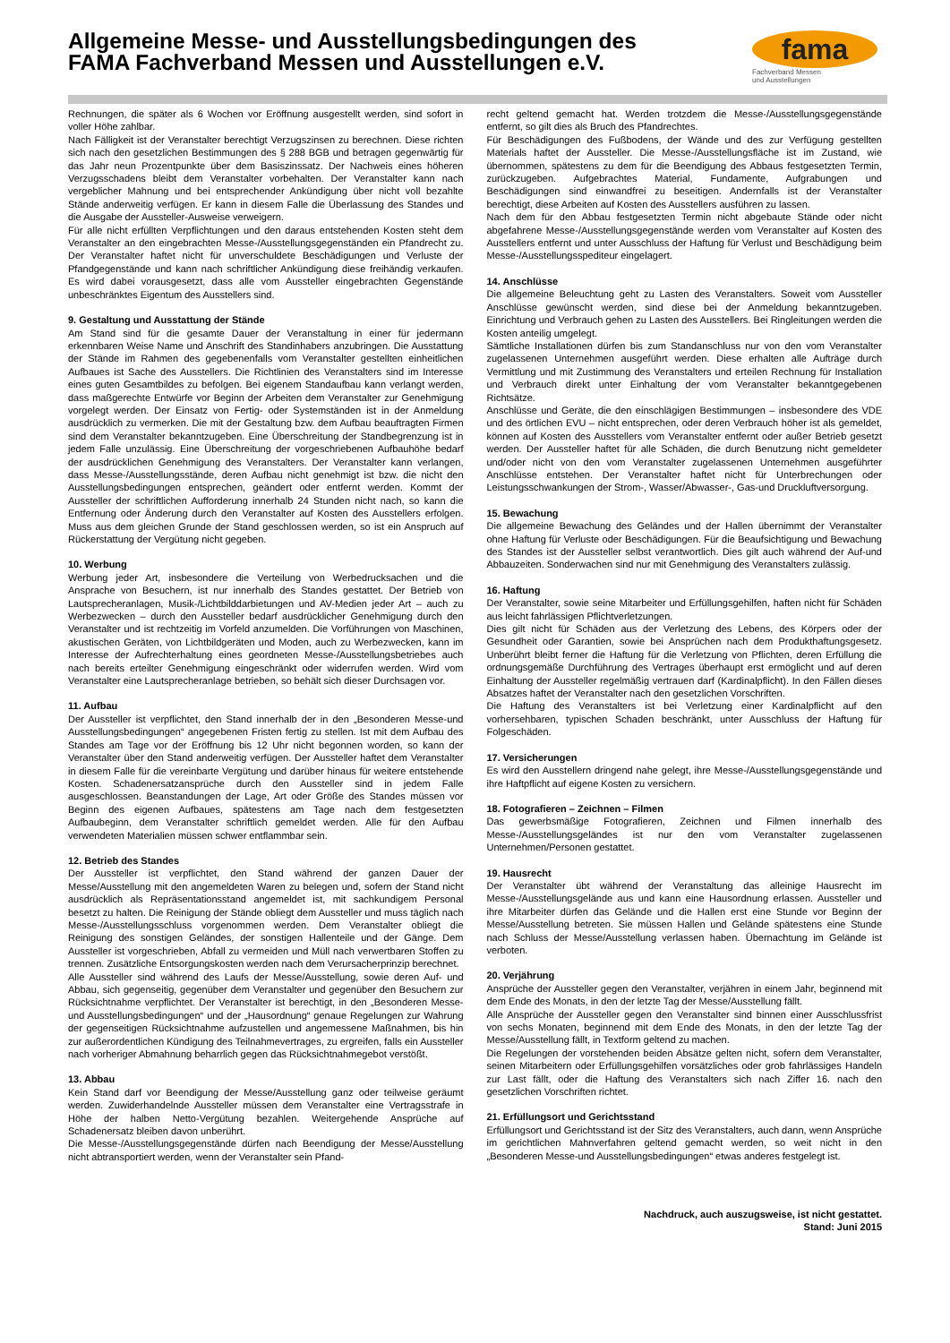Allgemeine Messe- und Ausstellungsbedingungen des
FAMA Fachverband Messen und Ausstellungen e.V.
fama
Fachverband Messen
und Ausstellungen
Rechnungen, die später als 6 Wochen vor Eröffnung ausgestellt werden, sind sofort in voller Höhe zahlbar.
Nach Fälligkeit ist der Veranstalter berechtigt Verzugszinsen zu berechnen. Diese richten sich nach den gesetzlichen Bestimmungen des § 288 BGB und betragen gegenwärtig für das Jahr neun Prozentpunkte über dem Basiszinssatz. Der Nachweis eines höheren Verzugsschadens bleibt dem Veranstalter vorbehalten. Der Veranstalter kann nach vergeblicher Mahnung und bei entsprechender Ankündigung über nicht voll bezahlte Stände anderweitig verfügen. Er kann in diesem Falle die Überlassung des Standes und die Ausgabe der Aussteller-Ausweise verweigern.
Für alle nicht erfüllten Verpflichtungen und den daraus entstehenden Kosten steht dem Veranstalter an den eingebrachten Messe-/Ausstellungsgegenständen ein Pfandrecht zu. Der Veranstalter haftet nicht für unverschuldete Beschädigungen und Verluste der Pfandgegenstände und kann nach schriftlicher Ankündigung diese freihändig verkaufen. Es wird dabei vorausgesetzt, dass alle vom Aussteller eingebrachten Gegenstände unbeschränktes Eigentum des Ausstellers sind.
9. Gestaltung und Ausstattung der Stände
Am Stand sind für die gesamte Dauer der Veranstaltung in einer für jedermann erkennbaren Weise Name und Anschrift des Standinhabers anzubringen. Die Ausstattung der Stände im Rahmen des gegebenenfalls vom Veranstalter gestellten einheitlichen Aufbaues ist Sache des Ausstellers. Die Richtlinien des Veranstalters sind im Interesse eines guten Gesamtbildes zu befolgen. Bei eigenem Standaufbau kann verlangt werden, dass maßgerechte Entwürfe vor Beginn der Arbeiten dem Veranstalter zur Genehmigung vorgelegt werden. Der Einsatz von Fertig- oder Systemständen ist in der Anmeldung ausdrücklich zu vermerken. Die mit der Gestaltung bzw. dem Aufbau beauftragten Firmen sind dem Veranstalter bekanntzugeben. Eine Überschreitung der Standbegrenzung ist in jedem Falle unzulässig. Eine Überschreitung der vorgeschriebenen Aufbauhöhe bedarf der ausdrücklichen Genehmigung des Veranstalters. Der Veranstalter kann verlangen, dass Messe-/Ausstellungsstände, deren Aufbau nicht genehmigt ist bzw. die nicht den Ausstellungsbedingungen entsprechen, geändert oder entfernt werden. Kommt der Aussteller der schriftlichen Aufforderung innerhalb 24 Stunden nicht nach, so kann die Entfernung oder Änderung durch den Veranstalter auf Kosten des Ausstellers erfolgen. Muss aus dem gleichen Grunde der Stand geschlossen werden, so ist ein Anspruch auf Rückerstattung der Vergütung nicht gegeben.
10. Werbung
Werbung jeder Art, insbesondere die Verteilung von Werbedrucksachen und die Ansprache von Besuchern, ist nur innerhalb des Standes gestattet. Der Betrieb von Lautsprecheranlagen, Musik-/Lichtbilddarbietungen und AV-Medien jeder Art – auch zu Werbezwecken – durch den Aussteller bedarf ausdrücklicher Genehmigung durch den Veranstalter und ist rechtzeitig im Vorfeld anzumelden. Die Vorführungen von Maschinen, akustischen Geräten, von Lichtbildgeräten und Moden, auch zu Werbezwecken, kann im Interesse der Aufrechterhaltung eines geordneten Messe-/Ausstellungsbetriebes auch nach bereits erteilter Genehmigung eingeschränkt oder widerrufen werden. Wird vom Veranstalter eine Lautsprecheranlage betrieben, so behält sich dieser Durchsagen vor.
11. Aufbau
Der Aussteller ist verpflichtet, den Stand innerhalb der in den „Besonderen Messe-und Ausstellungsbedingungen“ angegebenen Fristen fertig zu stellen. Ist mit dem Aufbau des Standes am Tage vor der Eröffnung bis 12 Uhr nicht begonnen worden, so kann der Veranstalter über den Stand anderweitig verfügen. Der Aussteller haftet dem Veranstalter in diesem Falle für die vereinbarte Vergütung und darüber hinaus für weitere entstehende Kosten. Schadenersatzansprüche durch den Aussteller sind in jedem Falle ausgeschlossen. Beanstandungen der Lage, Art oder Größe des Standes müssen vor Beginn des eigenen Aufbaues, spätestens am Tage nach dem festgesetzten Aufbaubeginn, dem Veranstalter schriftlich gemeldet werden. Alle für den Aufbau verwendeten Materialien müssen schwer entflammbar sein.
12. Betrieb des Standes
Der Aussteller ist verpflichtet, den Stand während der ganzen Dauer der Messe/Ausstellung mit den angemeldeten Waren zu belegen und, sofern der Stand nicht ausdrücklich als Repräsentationsstand angemeldet ist, mit sachkundigem Personal besetzt zu halten. Die Reinigung der Stände obliegt dem Aussteller und muss täglich nach Messe-/Ausstellungsschluss vorgenommen werden. Dem Veranstalter obliegt die Reinigung des sonstigen Geländes, der sonstigen Hallenteile und der Gänge. Dem Aussteller ist vorgeschrieben, Abfall zu vermeiden und Müll nach verwertbaren Stoffen zu trennen. Zusätzliche Entsorgungskosten werden nach dem Verursacherprinzip berechnet.
Alle Aussteller sind während des Laufs der Messe/Ausstellung, sowie deren Auf- und Abbau, sich gegenseitig, gegenüber dem Veranstalter und gegenüber den Besuchern zur Rücksichtnahme verpflichtet. Der Veranstalter ist berechtigt, in den „Besonderen Messe-und Ausstellungsbedingungen“ und der „Hausordnung“ genaue Regelungen zur Wahrung der gegenseitigen Rücksichtnahme aufzustellen und angemessene Maßnahmen, bis hin zur außerordentlichen Kündigung des Teilnahmevertrages, zu ergreifen, falls ein Aussteller nach vorheriger Abmahnung beharrlich gegen das Rücksichtnahmegebot verstößt.
13. Abbau
Kein Stand darf vor Beendigung der Messe/Ausstellung ganz oder teilweise geräumt werden. Zuwiderhandelnde Aussteller müssen dem Veranstalter eine Vertragsstrafe in Höhe der halben Netto-Vergütung bezahlen. Weitergehende Ansprüche auf Schadenersatz bleiben davon unberührt.
Die Messe-/Ausstellungsgegenstände dürfen nach Beendigung der Messe/Ausstellung nicht abtransportiert werden, wenn der Veranstalter sein Pfand-
recht geltend gemacht hat. Werden trotzdem die Messe-/Ausstellungsgegenstände entfernt, so gilt dies als Bruch des Pfandrechtes.
Für Beschädigungen des Fußbodens, der Wände und des zur Verfügung gestellten Materials haftet der Aussteller. Die Messe-/Ausstellungsfläche ist im Zustand, wie übernommen, spätestens zu dem für die Beendigung des Abbaus festgesetzten Termin, zurückzugeben. Aufgebrachtes Material, Fundamente, Aufgrabungen und Beschädigungen sind einwandfrei zu beseitigen. Andernfalls ist der Veranstalter berechtigt, diese Arbeiten auf Kosten des Ausstellers ausführen zu lassen.
Nach dem für den Abbau festgesetzten Termin nicht abgebaute Stände oder nicht abgefahrene Messe-/Ausstellungsgegenstände werden vom Veranstalter auf Kosten des Ausstellers entfernt und unter Ausschluss der Haftung für Verlust und Beschädigung beim Messe-/Ausstellungsspediteur eingelagert.
14. Anschlüsse
Die allgemeine Beleuchtung geht zu Lasten des Veranstalters. Soweit vom Aussteller Anschlüsse gewünscht werden, sind diese bei der Anmeldung bekanntzugeben. Einrichtung und Verbrauch gehen zu Lasten des Ausstellers. Bei Ringleitungen werden die Kosten anteilig umgelegt.
Sämtliche Installationen dürfen bis zum Standanschluss nur von den vom Veranstalter zugelassenen Unternehmen ausgeführt werden. Diese erhalten alle Aufträge durch Vermittlung und mit Zustimmung des Veranstalters und erteilen Rechnung für Installation und Verbrauch direkt unter Einhaltung der vom Veranstalter bekanntgegebenen Richtsätze.
Anschlüsse und Geräte, die den einschlägigen Bestimmungen – insbesondere des VDE und des örtlichen EVU – nicht entsprechen, oder deren Verbrauch höher ist als gemeldet, können auf Kosten des Ausstellers vom Veranstalter entfernt oder außer Betrieb gesetzt werden. Der Aussteller haftet für alle Schäden, die durch Benutzung nicht gemeldeter und/oder nicht von den vom Veranstalter zugelassenen Unternehmen ausgeführter Anschlüsse entstehen. Der Veranstalter haftet nicht für Unterbrechungen oder Leistungsschwankungen der Strom-, Wasser/Abwasser-, Gas-und Druckluftversorgung.
15. Bewachung
Die allgemeine Bewachung des Geländes und der Hallen übernimmt der Veranstalter ohne Haftung für Verluste oder Beschädigungen. Für die Beaufsichtigung und Bewachung des Standes ist der Aussteller selbst verantwortlich. Dies gilt auch während der Auf-und Abbauzeiten. Sonderwachen sind nur mit Genehmigung des Veranstalters zulässig.
16. Haftung
Der Veranstalter, sowie seine Mitarbeiter und Erfüllungsgehilfen, haften nicht für Schäden aus leicht fahrlässigen Pflichtverletzungen.
Dies gilt nicht für Schäden aus der Verletzung des Lebens, des Körpers oder der Gesundheit oder Garantien, sowie bei Ansprüchen nach dem Produkthaftungsgesetz. Unberührt bleibt ferner die Haftung für die Verletzung von Pflichten, deren Erfüllung die ordnungsgemäße Durchführung des Vertrages überhaupt erst ermöglicht und auf deren Einhaltung der Aussteller regelmäßig vertrauen darf (Kardinalpflicht). In den Fällen dieses Absatzes haftet der Veranstalter nach den gesetzlichen Vorschriften.
Die Haftung des Veranstalters ist bei Verletzung einer Kardinalpflicht auf den vorhersehbaren, typischen Schaden beschränkt, unter Ausschluss der Haftung für Folgeschäden.
17. Versicherungen
Es wird den Ausstellern dringend nahe gelegt, ihre Messe-/Ausstellungsgegenstände und ihre Haftpflicht auf eigene Kosten zu versichern.
18. Fotografieren – Zeichnen – Filmen
Das gewerbsmäßige Fotografieren, Zeichnen und Filmen innerhalb des Messe-/Ausstellungsgeländes ist nur den vom Veranstalter zugelassenen Unternehmen/Personen gestattet.
19. Hausrecht
Der Veranstalter übt während der Veranstaltung das alleinige Hausrecht im Messe-/Ausstellungsgelände aus und kann eine Hausordnung erlassen. Aussteller und ihre Mitarbeiter dürfen das Gelände und die Hallen erst eine Stunde vor Beginn der Messe/Ausstellung betreten. Sie müssen Hallen und Gelände spätestens eine Stunde nach Schluss der Messe/Ausstellung verlassen haben. Übernachtung im Gelände ist verboten.
20. Verjährung
Ansprüche der Aussteller gegen den Veranstalter, verjähren in einem Jahr, beginnend mit dem Ende des Monats, in den der letzte Tag der Messe/Ausstellung fällt.
Alle Ansprüche der Aussteller gegen den Veranstalter sind binnen einer Ausschlussfrist von sechs Monaten, beginnend mit dem Ende des Monats, in den der letzte Tag der Messe/Ausstellung fällt, in Textform geltend zu machen.
Die Regelungen der vorstehenden beiden Absätze gelten nicht, sofern dem Veranstalter, seinen Mitarbeitern oder Erfüllungsgehilfen vorsätzliches oder grob fahrlässiges Handeln zur Last fällt, oder die Haftung des Veranstalters sich nach Ziffer 16. nach den gesetzlichen Vorschriften richtet.
21. Erfüllungsort und Gerichtsstand
Erfüllungsort und Gerichtsstand ist der Sitz des Veranstalters, auch dann, wenn Ansprüche im gerichtlichen Mahnverfahren geltend gemacht werden, so weit nicht in den „Besonderen Messe-und Ausstellungsbedingungen“ etwas anderes festgelegt ist.
Nachdruck, auch auszugsweise, ist nicht gestattet.
Stand: Juni 2015